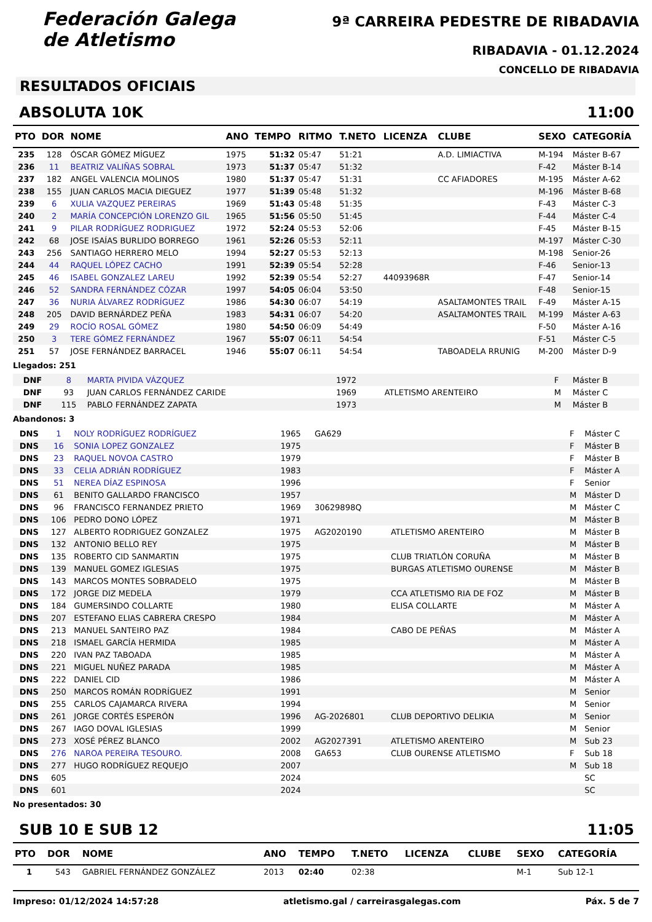Federación Galega
de Atletismo
9ª CARREIRA PEDESTRE DE RIBADAVIA
RIBADAVIA - 01.12.2024
CONCELLO DE RIBADAVIA
RESULTADOS OFICIAIS
ABSOLUTA 10K 11:00
| PTO | DOR | NOME | ANO | TEMPO | RITMO | T.NETO | LICENZA | CLUBE | SEXO | CATEGORÍA |
| --- | --- | --- | --- | --- | --- | --- | --- | --- | --- | --- |
| 235 | 128 | ÓSCAR GÓMEZ MÍGUEZ | 1975 | 51:32 | 05:47 | 51:21 | | A.D. LIMIACTIVA | M-194 | Máster B-67 |
| 236 | 11 | BEATRIZ VALIÑAS SOBRAL | 1973 | 51:37 | 05:47 | 51:32 | | | F-42 | Máster B-14 |
| 237 | 182 | ANGEL VALENCIA MOLINOS | 1980 | 51:37 | 05:47 | 51:31 | | CC AFIADORES | M-195 | Máster A-62 |
| 238 | 155 | JUAN CARLOS MACIA DIEGUEZ | 1977 | 51:39 | 05:48 | 51:32 | | | M-196 | Máster B-68 |
| 239 | 6 | XULIA VAZQUEZ PEREIRAS | 1969 | 51:43 | 05:48 | 51:35 | | | F-43 | Máster C-3 |
| 240 | 2 | MARÍA CONCEPCIÓN LORENZO GIL | 1965 | 51:56 | 05:50 | 51:45 | | | F-44 | Máster C-4 |
| 241 | 9 | PILAR RODRÍGUEZ RODRIGUEZ | 1972 | 52:24 | 05:53 | 52:06 | | | F-45 | Máster B-15 |
| 242 | 68 | JOSE ISAÍAS BURLIDO BORREGO | 1961 | 52:26 | 05:53 | 52:11 | | | M-197 | Máster C-30 |
| 243 | 256 | SANTIAGO HERRERO MELO | 1994 | 52:27 | 05:53 | 52:13 | | | M-198 | Senior-26 |
| 244 | 44 | RAQUEL LÓPEZ CACHO | 1991 | 52:39 | 05:54 | 52:28 | | | F-46 | Senior-13 |
| 245 | 46 | ISABEL GONZALEZ LAREU | 1992 | 52:39 | 05:54 | 52:27 | 44093968R | | F-47 | Senior-14 |
| 246 | 52 | SANDRA FERNÁNDEZ CÓZAR | 1997 | 54:05 | 06:04 | 53:50 | | | F-48 | Senior-15 |
| 247 | 36 | NURIA ÁLVAREZ RODRÍGUEZ | 1986 | 54:30 | 06:07 | 54:19 | | ASALTAMONTES TRAIL | F-49 | Máster A-15 |
| 248 | 205 | DAVID BERNÁRDEZ PEÑA | 1983 | 54:31 | 06:07 | 54:20 | | ASALTAMONTES TRAIL | M-199 | Máster A-63 |
| 249 | 29 | ROCÍO ROSAL GÓMEZ | 1980 | 54:50 | 06:09 | 54:49 | | | F-50 | Máster A-16 |
| 250 | 3 | TERE GÓMEZ FERNÁNDEZ | 1967 | 55:07 | 06:11 | 54:54 | | | F-51 | Máster C-5 |
| 251 | 57 | JOSE FERNÁNDEZ BARRACEL | 1946 | 55:07 | 06:11 | 54:54 | | TABOADELA RRUNIG | M-200 | Máster D-9 |
Llegados: 251
| DNF | 8 | MARTA PIVIDA VÁZQUEZ | 1972 | | | F | Máster B |
| DNF | 93 | JUAN CARLOS FERNÁNDEZ CARIDE | 1969 | | ATLETISMO ARENTEIRO | M | Máster C |
| DNF | 115 | PABLO FERNÁNDEZ ZAPATA | 1973 | | | M | Máster B |
Abandonos: 3
| DNS | 1 | NOLY RODRÍGUEZ RODRÍGUEZ | 1965 | GA629 | | F | Máster C |
| DNS | 16 | SONIA LOPEZ GONZALEZ | 1975 | | | F | Máster B |
| DNS | 23 | RAQUEL NOVOA CASTRO | 1979 | | | F | Máster B |
| DNS | 33 | CELIA ADRIÁN RODRÍGUEZ | 1983 | | | F | Máster A |
| DNS | 51 | NEREA DÍAZ ESPINOSA | 1996 | | | F | Senior |
| DNS | 61 | BENITO GALLARDO FRANCISCO | 1957 | | | M | Máster D |
| DNS | 96 | FRANCISCO FERNANDEZ PRIETO | 1969 | 30629898Q | | M | Máster C |
| DNS | 106 | PEDRO DONO LÓPEZ | 1971 | | | M | Máster B |
| DNS | 127 | ALBERTO RODRIGUEZ GONZALEZ | 1975 | AG2020190 | ATLETISMO ARENTEIRO | M | Máster B |
| DNS | 132 | ANTONIO BELLO REY | 1975 | | | M | Máster B |
| DNS | 135 | ROBERTO CID SANMARTIN | 1975 | | CLUB TRIATLÓN CORUÑA | M | Máster B |
| DNS | 139 | MANUEL GOMEZ IGLESIAS | 1975 | | BURGAS ATLETISMO OURENSE | M | Máster B |
| DNS | 143 | MARCOS MONTES SOBRADELO | 1975 | | | M | Máster B |
| DNS | 172 | JORGE DIZ MEDELA | 1979 | | CCA ATLETISMO RIA DE FOZ | M | Máster B |
| DNS | 184 | GUMERSINDO COLLARTE | 1980 | | ELISA COLLARTE | M | Máster A |
| DNS | 207 | ESTEFANO ELIAS CABRERA CRESPO | 1984 | | | M | Máster A |
| DNS | 213 | MANUEL SANTEIRO PAZ | 1984 | | CABO DE PEÑAS | M | Máster A |
| DNS | 218 | ISMAEL GARCÍA HERMIDA | 1985 | | | M | Máster A |
| DNS | 220 | IVAN PAZ TABOADA | 1985 | | | M | Máster A |
| DNS | 221 | MIGUEL NUÑEZ PARADA | 1985 | | | M | Máster A |
| DNS | 222 | DANIEL CID | 1986 | | | M | Máster A |
| DNS | 250 | MARCOS ROMÁN RODRÍGUEZ | 1991 | | | M | Senior |
| DNS | 255 | CARLOS CAJAMARCA RIVERA | 1994 | | | M | Senior |
| DNS | 261 | JORGE CORTÉS ESPERÓN | 1996 | AG-2026801 | CLUB DEPORTIVO DELIKIA | M | Senior |
| DNS | 267 | IAGO DOVAL IGLESIAS | 1999 | | | M | Senior |
| DNS | 273 | XOSÉ PÉREZ BLANCO | 2002 | AG2027391 | ATLETISMO ARENTEIRO | M | Sub 23 |
| DNS | 276 | NAROA PEREIRA TESOURO. | 2008 | GA653 | CLUB OURENSE ATLETISMO | F | Sub 18 |
| DNS | 277 | HUGO RODRÍGUEZ REQUEJO | 2007 | | | M | Sub 18 |
| DNS | 605 | | 2024 | | | | SC |
| DNS | 601 | | 2024 | | | | SC |
No presentados: 30
SUB 10 E SUB 12 11:05
| PTO | DOR | NOME | ANO | TEMPO | T.NETO | LICENZA | CLUBE | SEXO | CATEGORÍA |
| --- | --- | --- | --- | --- | --- | --- | --- | --- | --- |
| 1 | 543 | GABRIEL FERNÁNDEZ GONZÁLEZ | 2013 | 02:40 | 02:38 | | | M-1 | Sub 12-1 |
Impreso: 01/12/2024 14:57:28 atletismo.gal / carreirasgalegas.com Páx. 5 de 7